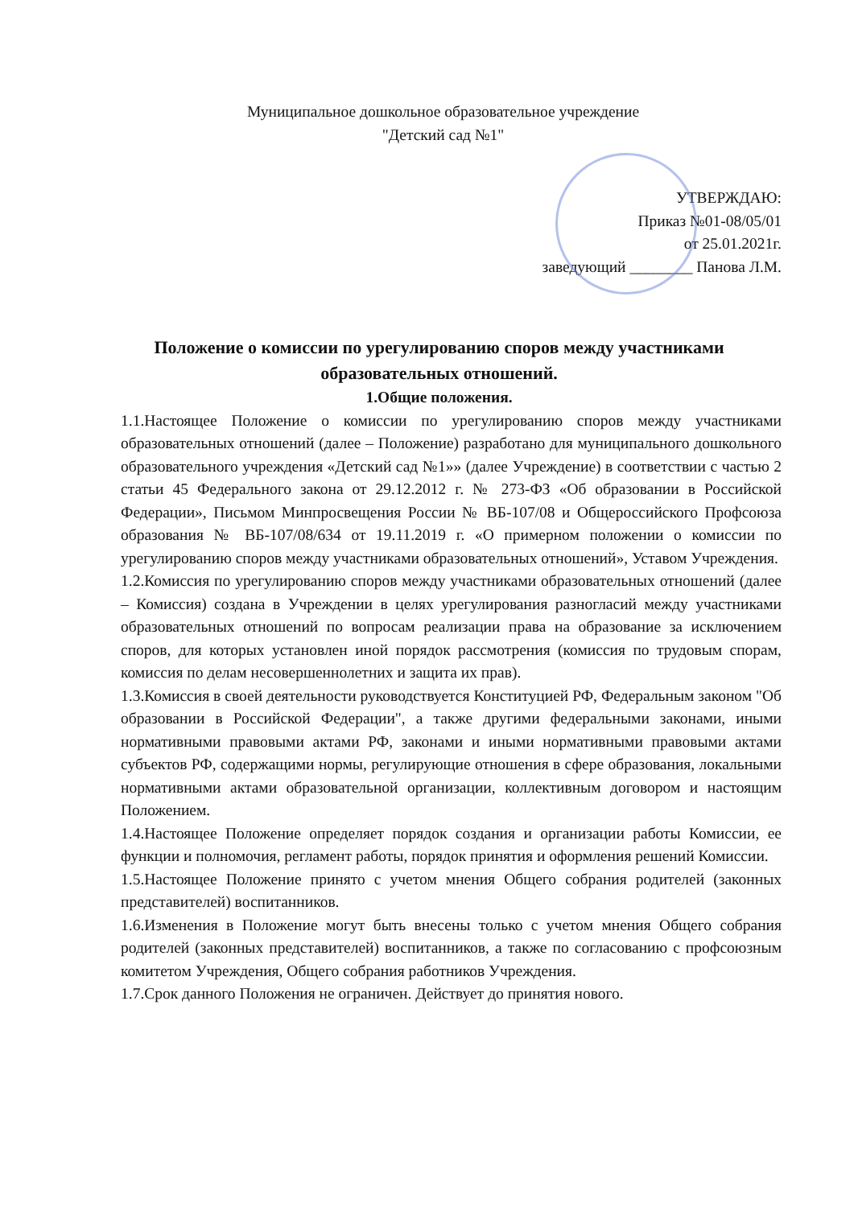Муниципальное дошкольное образовательное учреждение
"Детский сад №1"
УТВЕРЖДАЮ:
Приказ №01-08/05/01
от 25.01.2021г.
заведующий ________ Панова Л.М.
Положение о комиссии по урегулированию споров между участниками образовательных отношений.
1.Общие положения.
1.1.Настоящее Положение о комиссии по урегулированию споров между участниками образовательных отношений (далее – Положение) разработано для муниципального дошкольного образовательного учреждения «Детский сад №1»» (далее Учреждение) в соответствии с частью 2 статьи 45 Федерального закона от 29.12.2012 г. № 273-ФЗ «Об образовании в Российской Федерации», Письмом Минпросвещения России № ВБ-107/08 и Общероссийского Профсоюза образования № ВБ-107/08/634 от 19.11.2019 г. «О примерном положении о комиссии по урегулированию споров между участниками образовательных отношений», Уставом Учреждения.
1.2.Комиссия по урегулированию споров между участниками образовательных отношений (далее – Комиссия) создана в Учреждении в целях урегулирования разногласий между участниками образовательных отношений по вопросам реализации права на образование за исключением споров, для которых установлен иной порядок рассмотрения (комиссия по трудовым спорам, комиссия по делам несовершеннолетних и защита их прав).
1.3.Комиссия в своей деятельности руководствуется Конституцией РФ, Федеральным законом "Об образовании в Российской Федерации", а также другими федеральными законами, иными нормативными правовыми актами РФ, законами и иными нормативными правовыми актами субъектов РФ, содержащими нормы, регулирующие отношения в сфере образования, локальными нормативными актами образовательной организации, коллективным договором и настоящим Положением.
1.4.Настоящее Положение определяет порядок создания и организации работы Комиссии, ее функции и полномочия, регламент работы, порядок принятия и оформления решений Комиссии.
1.5.Настоящее Положение принято с учетом мнения Общего собрания родителей (законных представителей) воспитанников.
1.6.Изменения в Положение могут быть внесены только с учетом мнения Общего собрания родителей (законных представителей) воспитанников, а также по согласованию с профсоюзным комитетом Учреждения, Общего собрания работников Учреждения.
1.7.Срок данного Положения не ограничен. Действует до принятия нового.